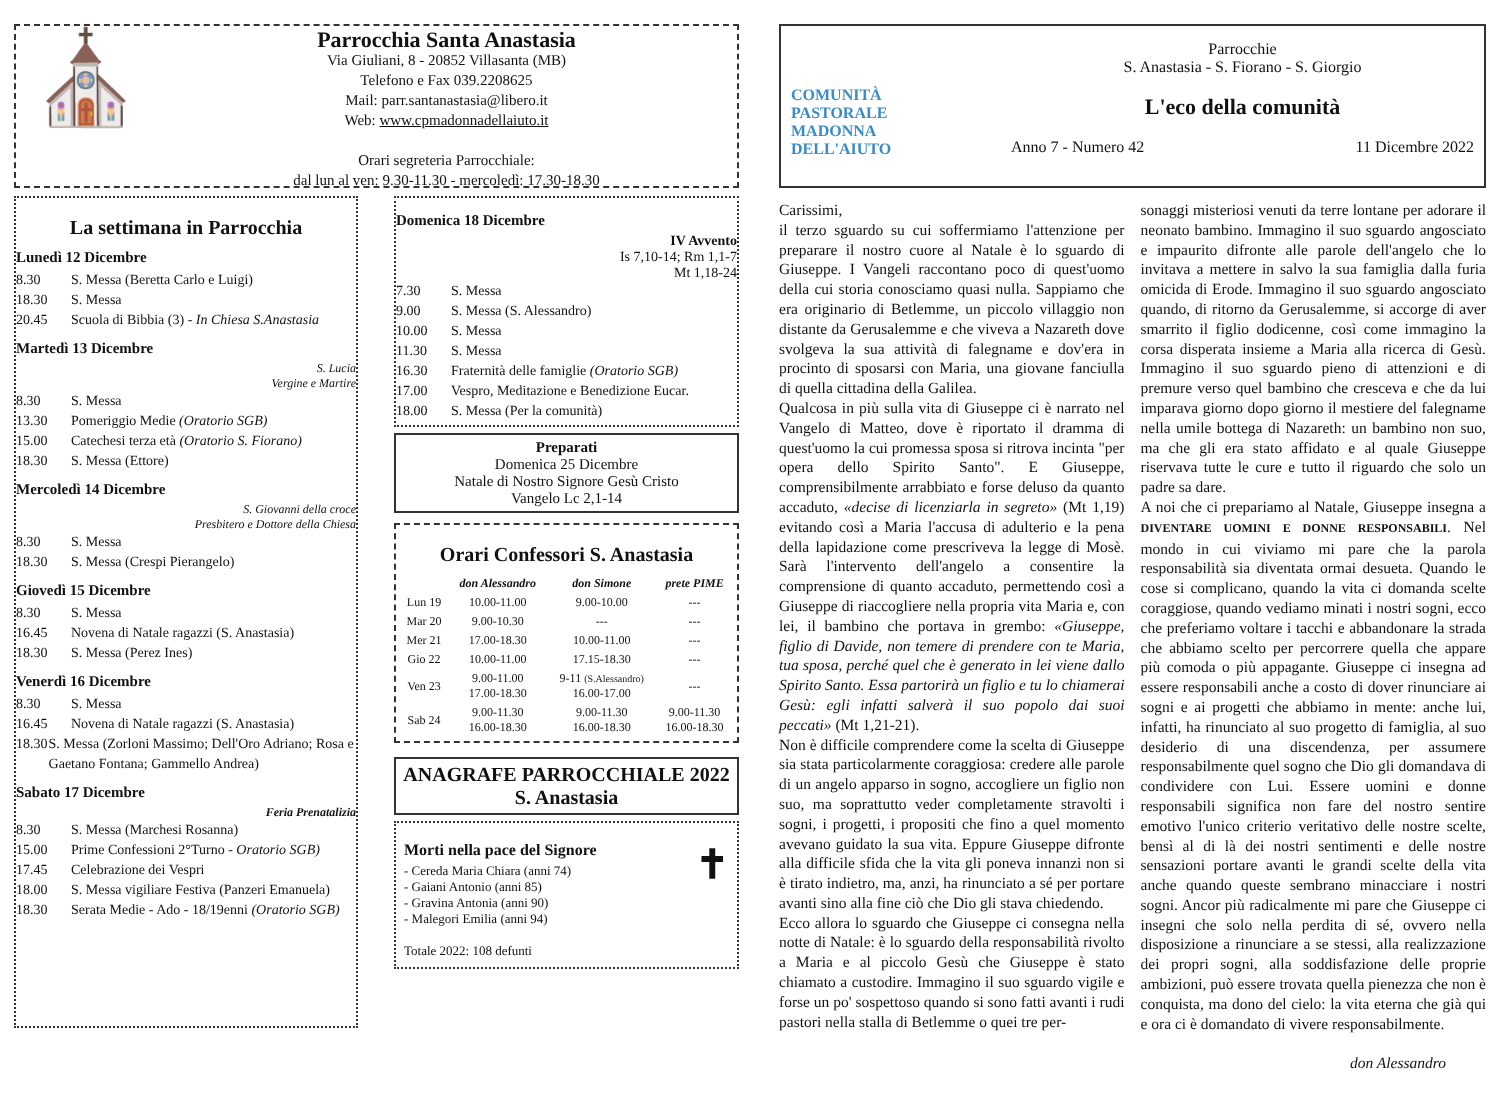⛪
Parrocchia Santa Anastasia
Via Giuliani, 8 - 20852 Villasanta (MB)
Telefono e Fax 039.2208625
Mail: parr.santanastasia@libero.it
Web: www.cpmadonnadellaiuto.it
Orari segreteria Parrocchiale:
dal lun al ven: 9.30-11.30 - mercoledì: 17.30-18.30
La settimana in Parrocchia
Lunedì 12 Dicembre
8.30 S. Messa (Beretta Carlo e Luigi)
18.30 S. Messa
20.45 Scuola di Bibbia (3) - In Chiesa S.Anastasia
Martedì 13 Dicembre
S. Lucia
Vergine e Martire
8.30 S. Messa
13.30 Pomeriggio Medie (Oratorio SGB)
15.00 Catechesi terza età (Oratorio S. Fiorano)
18.30 S. Messa (Ettore)
Mercoledì 14 Dicembre
S. Giovanni della croce
Presbitero e Dottore della Chiesa
8.30 S. Messa
18.30 S. Messa (Crespi Pierangelo)
Giovedì 15 Dicembre
8.30 S. Messa
16.45 Novena di Natale ragazzi (S. Anastasia)
18.30 S. Messa (Perez Ines)
Venerdì 16 Dicembre
8.30 S. Messa
16.45 Novena di Natale ragazzi (S. Anastasia)
18.30 S. Messa (Zorloni Massimo; Dell'Oro Adriano; Rosa e Gaetano Fontana; Gammello Andrea)
Sabato 17 Dicembre
Feria Prenatalizia
8.30 S. Messa (Marchesi Rosanna)
15.00 Prime Confessioni 2°Turno - Oratorio SGB)
17.45 Celebrazione dei Vespri
18.00 S. Messa vigiliare Festiva (Panzeri Emanuela)
18.30 Serata Medie - Ado - 18/19enni (Oratorio SGB)
Domenica 18 Dicembre
IV Avvento
Is 7,10-14; Rm 1,1-7
Mt 1,18-24
7.30 S. Messa
9.00 S. Messa (S. Alessandro)
10.00 S. Messa
11.30 S. Messa
16.30 Fraternità delle famiglie (Oratorio SGB)
17.00 Vespro, Meditazione e Benedizione Eucar.
18.00 S. Messa (Per la comunità)
Preparati
Domenica 25 Dicembre
Natale di Nostro Signore Gesù Cristo
Vangelo Lc 2,1-14
Orari Confessori S. Anastasia
| | don Alessandro | don Simone | prete PIME |
| --- | --- | --- | --- |
| Lun 19 | 10.00-11.00 | 9.00-10.00 | --- |
| Mar 20 | 9.00-10.30 | --- | --- |
| Mer 21 | 17.00-18.30 | 10.00-11.00 | --- |
| Gio 22 | 10.00-11.00 | 17.15-18.30 | --- |
| Ven 23 | 9.00-11.00 17.00-18.30 | 9-11 (S.Alessandro) 16.00-17.00 | --- |
| Sab 24 | 9.00-11.30 16.00-18.30 | 9.00-11.30 16.00-18.30 | 9.00-11.30 16.00-18.30 |
ANAGRAFE PARROCCHIALE 2022
S. Anastasia
Morti nella pace del Signore ✝
- Cereda Maria Chiara (anni 74)
- Gaiani Antonio (anni 85)
- Gravina Antonia (anni 90)
- Malegori Emilia (anni 94)
Totale 2022: 108 defunti
COMUNITÀ
PASTORALE
MADONNA
DELL'AIUTO
Parrocchie
S. Anastasia - S. Fiorano - S. Giorgio
L'eco della comunità
Anno 7 - Numero 42 11 Dicembre 2022
Carissimi,
il terzo sguardo su cui soffermiamo l'attenzione per preparare il nostro cuore al Natale è lo sguardo di Giuseppe. I Vangeli raccontano poco di quest'uomo della cui storia conosciamo quasi nulla. Sappiamo che era originario di Betlemme, un piccolo villaggio non distante da Gerusalemme e che viveva a Nazareth dove svolgeva la sua attività di falegname e dov'era in procinto di sposarsi con Maria, una giovane fanciulla di quella cittadina della Galilea.
Qualcosa in più sulla vita di Giuseppe ci è narrato nel Vangelo di Matteo, dove è riportato il dramma di quest'uomo la cui promessa sposa si ritrova incinta "per opera dello Spirito Santo". E Giuseppe, comprensibilmente arrabbiato e forse deluso da quanto accaduto, «decise di licenziarla in segreto» (Mt 1,19) evitando così a Maria l'accusa di adulterio e la pena della lapidazione come prescriveva la legge di Mosè. Sarà l'intervento dell'angelo a consentire la comprensione di quanto accaduto, permettendo così a Giuseppe di riaccogliere nella propria vita Maria e, con lei, il bambino che portava in grembo: «Giuseppe, figlio di Davide, non temere di prendere con te Maria, tua sposa, perché quel che è generato in lei viene dallo Spirito Santo. Essa partorirà un figlio e tu lo chiamerai Gesù: egli infatti salverà il suo popolo dai suoi peccati» (Mt 1,21-21).
Non è difficile comprendere come la scelta di Giuseppe sia stata particolarmente coraggiosa: credere alle parole di un angelo apparso in sogno, accogliere un figlio non suo, ma soprattutto veder completamente stravolti i sogni, i progetti, i propositi che fino a quel momento avevano guidato la sua vita. Eppure Giuseppe difronte alla difficile sfida che la vita gli poneva innanzi non si è tirato indietro, ma, anzi, ha rinunciato a sé per portare avanti sino alla fine ciò che Dio gli stava chiedendo.
Ecco allora lo sguardo che Giuseppe ci consegna nella notte di Natale: è lo sguardo della responsabilità rivolto a Maria e al piccolo Gesù che Giuseppe è stato chiamato a custodire. Immagino il suo sguardo vigile e forse un po' sospettoso quando si sono fatti avanti i rudi pastori nella stalla di Betlemme o quei tre per-
sonaggi misteriosi venuti da terre lontane per adorare il neonato bambino. Immagino il suo sguardo angosciato e impaurito difronte alle parole dell'angelo che lo invitava a mettere in salvo la sua famiglia dalla furia omicida di Erode. Immagino il suo sguardo angosciato quando, di ritorno da Gerusalemme, si accorge di aver smarrito il figlio dodicenne, così come immagino la corsa disperata insieme a Maria alla ricerca di Gesù. Immagino il suo sguardo pieno di attenzioni e di premure verso quel bambino che cresceva e che da lui imparava giorno dopo giorno il mestiere del falegname nella umile bottega di Nazareth: un bambino non suo, ma che gli era stato affidato e al quale Giuseppe riservava tutte le cure e tutto il riguardo che solo un padre sa dare.
A noi che ci prepariamo al Natale, Giuseppe insegna a DIVENTARE UOMINI E DONNE RESPONSABILI. Nel mondo in cui viviamo mi pare che la parola responsabilità sia diventata ormai desueta. Quando le cose si complicano, quando la vita ci domanda scelte coraggiose, quando vediamo minati i nostri sogni, ecco che preferiamo voltare i tacchi e abbandonare la strada che abbiamo scelto per percorrere quella che appare più comoda o più appagante. Giuseppe ci insegna ad essere responsabili anche a costo di dover rinunciare ai sogni e ai progetti che abbiamo in mente: anche lui, infatti, ha rinunciato al suo progetto di famiglia, al suo desiderio di una discendenza, per assumere responsabilmente quel sogno che Dio gli domandava di condividere con Lui. Essere uomini e donne responsabili significa non fare del nostro sentire emotivo l'unico criterio veritativo delle nostre scelte, bensì al di là dei nostri sentimenti e delle nostre sensazioni portare avanti le grandi scelte della vita anche quando queste sembrano minacciare i nostri sogni. Ancor più radicalmente mi pare che Giuseppe ci insegni che solo nella perdita di sé, ovvero nella disposizione a rinunciare a se stessi, alla realizzazione dei propri sogni, alla soddisfazione delle proprie ambizioni, può essere trovata quella pienezza che non è conquista, ma dono del cielo: la vita eterna che già qui e ora ci è domandato di vivere responsabilmente.
don Alessandro